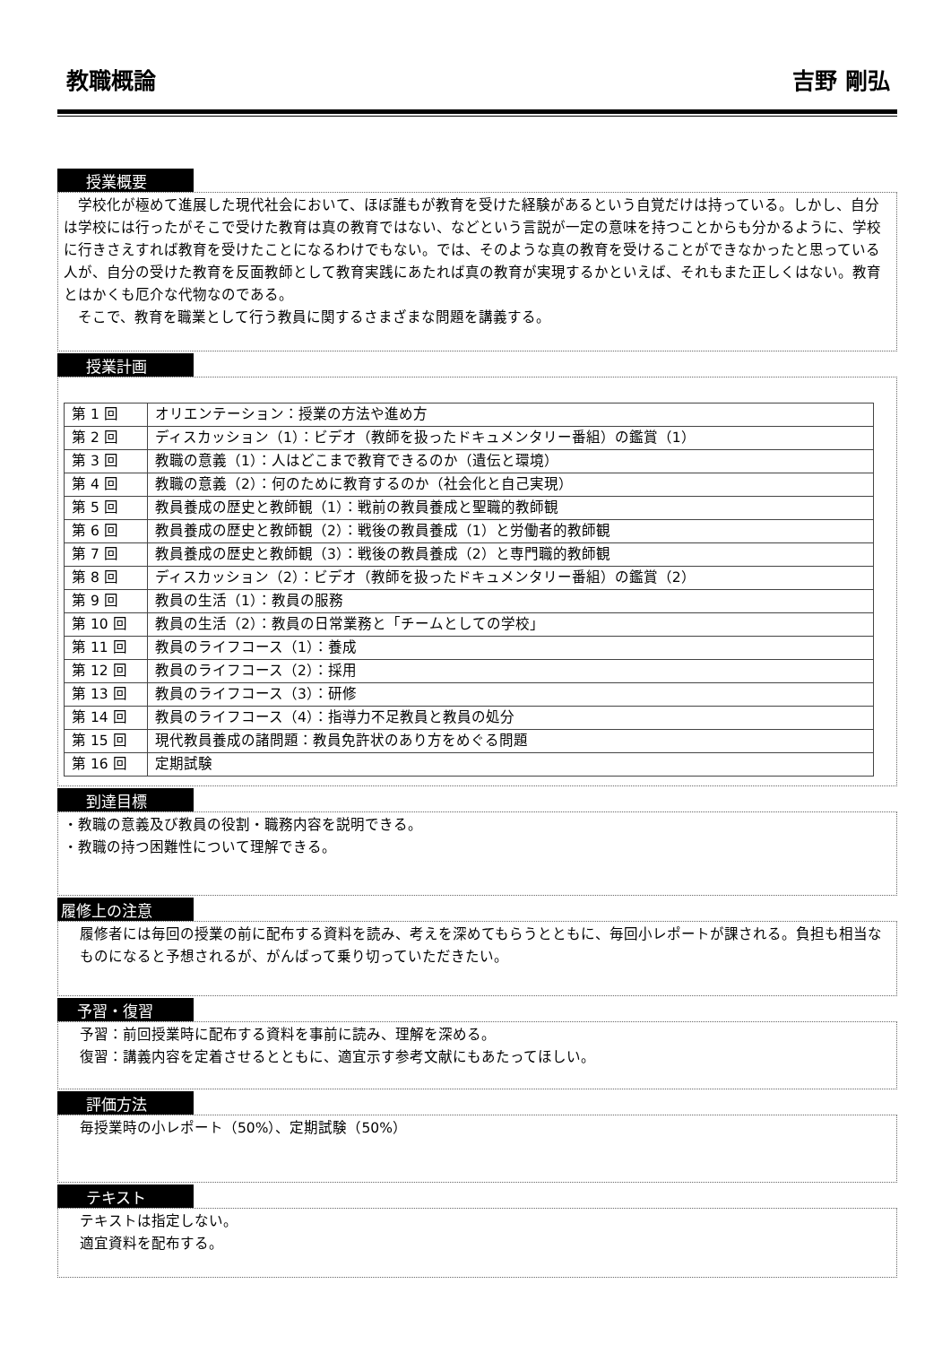教職概論 吉野 剛弘
授業概要
　学校化が極めて進展した現代社会において、ほぼ誰もが教育を受けた経験があるという自覚だけは持っている。しかし、自分は学校には行ったがそこで受けた教育は真の教育ではない、などという言説が一定の意味を持つことからも分かるように、学校に行きさえすれば教育を受けたことになるわけでもない。では、そのような真の教育を受けることができなかったと思っている人が、自分の受けた教育を反面教師として教育実践にあたれば真の教育が実現するかといえば、それもまた正しくはない。教育とはかくも厄介な代物なのである。
　そこで、教育を職業として行う教員に関するさまざまな問題を講義する。
授業計画
| 第 1 回 | オリエンテーション：授業の方法や進め方 |
| 第 2 回 | ディスカッション（1）：ビデオ（教師を扱ったドキュメンタリー番組）の鑑賞（1） |
| 第 3 回 | 教職の意義（1）：人はどこまで教育できるのか（遺伝と環境） |
| 第 4 回 | 教職の意義（2）：何のために教育するのか（社会化と自己実現） |
| 第 5 回 | 教員養成の歴史と教師観（1）：戦前の教員養成と聖職的教師観 |
| 第 6 回 | 教員養成の歴史と教師観（2）：戦後の教員養成（1）と労働者的教師観 |
| 第 7 回 | 教員養成の歴史と教師観（3）：戦後の教員養成（2）と専門職的教師観 |
| 第 8 回 | ディスカッション（2）：ビデオ（教師を扱ったドキュメンタリー番組）の鑑賞（2） |
| 第 9 回 | 教員の生活（1）：教員の服務 |
| 第 10 回 | 教員の生活（2）：教員の日常業務と「チームとしての学校」 |
| 第 11 回 | 教員のライフコース（1）：養成 |
| 第 12 回 | 教員のライフコース（2）：採用 |
| 第 13 回 | 教員のライフコース（3）：研修 |
| 第 14 回 | 教員のライフコース（4）：指導力不足教員と教員の処分 |
| 第 15 回 | 現代教員養成の諸問題：教員免許状のあり方をめぐる問題 |
| 第 16 回 | 定期試験 |
到達目標
・教職の意義及び教員の役割・職務内容を説明できる。
・教職の持つ困難性について理解できる。
履修上の注意
履修者には毎回の授業の前に配布する資料を読み、考えを深めてもらうとともに、毎回小レポートが課される。負担も相当なものになると予想されるが、がんばって乗り切っていただきたい。
予習・復習
予習：前回授業時に配布する資料を事前に読み、理解を深める。
復習：講義内容を定着させるとともに、適宜示す参考文献にもあたってほしい。
評価方法
毎授業時の小レポート（50%）、定期試験（50%）
テキスト
テキストは指定しない。
適宜資料を配布する。